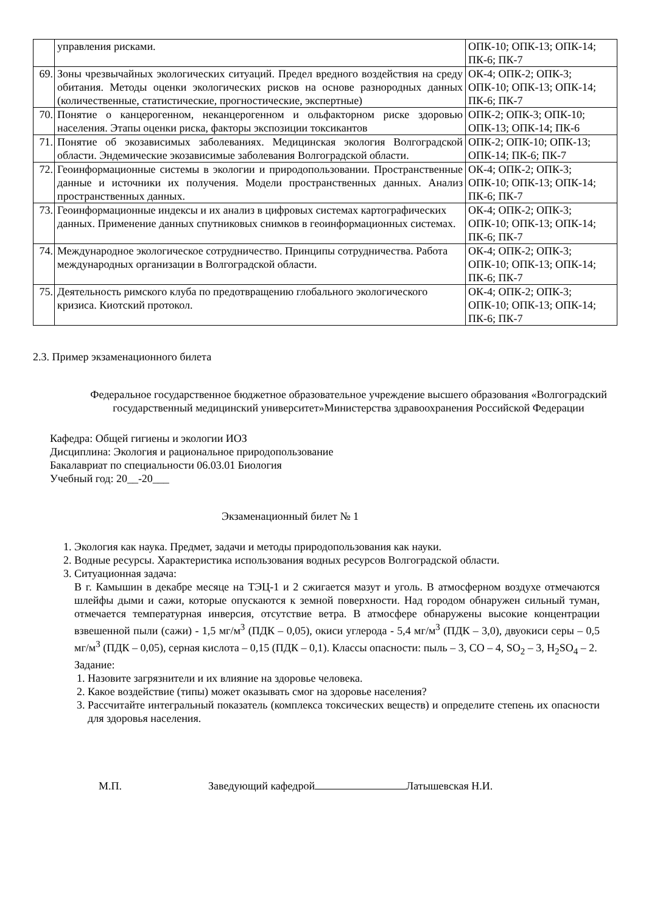| | управления рисками. | ОПК-10; ОПК-13; ОПК-14; ПК-6; ПК-7 |
| 69. | Зоны чрезвычайных экологических ситуаций. Предел вредного воздействия на среду обитания. Методы оценки экологических рисков на основе разнородных данных (количественные, статистические, прогностические, экспертные) | ОК-4; ОПК-2; ОПК-3; ОПК-10; ОПК-13; ОПК-14; ПК-6; ПК-7 |
| 70. | Понятие о канцерогенном, неканцерогенном и ольфакторном риске здоровью населения. Этапы оценки риска, факторы экспозиции токсикантов | ОПК-2; ОПК-3; ОПК-10; ОПК-13; ОПК-14; ПК-6 |
| 71. | Понятие об экозависимых заболеваниях. Медицинская экология Волгоградской области. Эндемические экозависимые заболевания Волгоградской области. | ОПК-2; ОПК-10; ОПК-13; ОПК-14; ПК-6; ПК-7 |
| 72. | Геоинформационные системы в экологии и природопользовании. Пространственные данные и источники их получения. Модели пространственных данных. Анализ пространственных данных. | ОК-4; ОПК-2; ОПК-3; ОПК-10; ОПК-13; ОПК-14; ПК-6; ПК-7 |
| 73. | Геоинформационные индексы и их анализ в цифровых системах картографических данных. Применение данных спутниковых снимков в геоинформационных системах. | ОК-4; ОПК-2; ОПК-3; ОПК-10; ОПК-13; ОПК-14; ПК-6; ПК-7 |
| 74. | Международное экологическое сотрудничество. Принципы сотрудничества. Работа международных организации в Волгоградской области. | ОК-4; ОПК-2; ОПК-3; ОПК-10; ОПК-13; ОПК-14; ПК-6; ПК-7 |
| 75. | Деятельность римского клуба по предотвращению глобального экологического кризиса. Киотский протокол. | ОК-4; ОПК-2; ОПК-3; ОПК-10; ОПК-13; ОПК-14; ПК-6; ПК-7 |
2.3. Пример экзаменационного билета
Федеральное государственное бюджетное образовательное учреждение высшего образования «Волгоградский государственный медицинский университет»Министерства здравоохранения Российской Федерации
Кафедра: Общей гигиены и экологии ИОЗ
Дисциплина: Экология и рациональное природопользование
Бакалавриат по специальности 06.03.01 Биология
Учебный год: 20__-20___
Экзаменационный билет № 1
1. Экология как наука. Предмет, задачи и методы природопользования как науки.
2. Водные ресурсы. Характеристика использования водных ресурсов Волгоградской области.
3. Ситуационная задача:
В г. Камышин в декабре месяце на ТЭЦ-1 и 2 сжигается мазут и уголь. В атмосферном воздухе отмечаются шлейфы дыми и сажи, которые опускаются к земной поверхности. Над городом обнаружен сильный туман, отмечается температурная инверсия, отсутствие ветра. В атмосфере обнаружены высокие концентрации взвешенной пыли (сажи) - 1,5 мг/м<sup>3</sup> (ПДК – 0,05), окиси углерода - 5,4 мг/м<sup>3</sup> (ПДК – 3,0), двуокиси серы – 0,5 мг/м<sup>3</sup> (ПДК – 0,05), серная кислота – 0,15 (ПДК – 0,1). Классы опасности: пыль – 3, СО – 4, SO<sub>2</sub> – 3, H<sub>2</sub>SO<sub>4</sub> – 2.
Задание:
1. Назовите загрязнители и их влияние на здоровье человека.
2. Какое воздействие (типы) может оказывать смог на здоровье населения?
3. Рассчитайте интегральный показатель (комплекса токсических веществ) и определите степень их опасности для здоровья населения.
М.П. Заведующий кафедрой Латышевская Н.И.